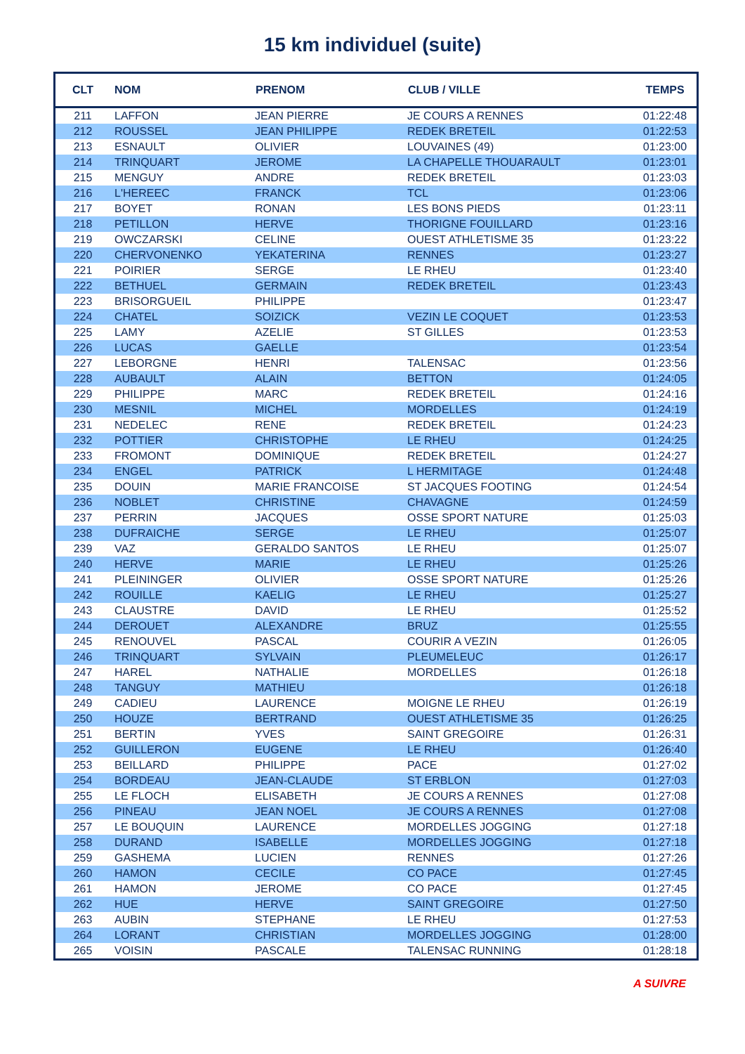15 km individuel (suite)
| CLT | NOM | PRENOM | CLUB / VILLE | TEMPS |
| --- | --- | --- | --- | --- |
| 211 | LAFFON | JEAN PIERRE | JE COURS A RENNES | 01:22:48 |
| 212 | ROUSSEL | JEAN PHILIPPE | REDEK BRETEIL | 01:22:53 |
| 213 | ESNAULT | OLIVIER | LOUVAINES (49) | 01:23:00 |
| 214 | TRINQUART | JEROME | LA CHAPELLE THOUARAULT | 01:23:01 |
| 215 | MENGUY | ANDRE | REDEK BRETEIL | 01:23:03 |
| 216 | L'HEREEC | FRANCK | TCL | 01:23:06 |
| 217 | BOYET | RONAN | LES BONS PIEDS | 01:23:11 |
| 218 | PETILLON | HERVE | THORIGNE FOUILLARD | 01:23:16 |
| 219 | OWCZARSKI | CELINE | OUEST ATHLETISME 35 | 01:23:22 |
| 220 | CHERVONENKO | YEKATERINA | RENNES | 01:23:27 |
| 221 | POIRIER | SERGE | LE RHEU | 01:23:40 |
| 222 | BETHUEL | GERMAIN | REDEK BRETEIL | 01:23:43 |
| 223 | BRISORGUEIL | PHILIPPE | | 01:23:47 |
| 224 | CHATEL | SOIZICK | VEZIN LE COQUET | 01:23:53 |
| 225 | LAMY | AZELIE | ST GILLES | 01:23:53 |
| 226 | LUCAS | GAELLE | | 01:23:54 |
| 227 | LEBORGNE | HENRI | TALENSAC | 01:23:56 |
| 228 | AUBAULT | ALAIN | BETTON | 01:24:05 |
| 229 | PHILIPPE | MARC | REDEK BRETEIL | 01:24:16 |
| 230 | MESNIL | MICHEL | MORDELLES | 01:24:19 |
| 231 | NEDELEC | RENE | REDEK BRETEIL | 01:24:23 |
| 232 | POTTIER | CHRISTOPHE | LE RHEU | 01:24:25 |
| 233 | FROMONT | DOMINIQUE | REDEK BRETEIL | 01:24:27 |
| 234 | ENGEL | PATRICK | L HERMITAGE | 01:24:48 |
| 235 | DOUIN | MARIE FRANCOISE | ST JACQUES FOOTING | 01:24:54 |
| 236 | NOBLET | CHRISTINE | CHAVAGNE | 01:24:59 |
| 237 | PERRIN | JACQUES | OSSE SPORT NATURE | 01:25:03 |
| 238 | DUFRAICHE | SERGE | LE RHEU | 01:25:07 |
| 239 | VAZ | GERALDO SANTOS | LE RHEU | 01:25:07 |
| 240 | HERVE | MARIE | LE RHEU | 01:25:26 |
| 241 | PLEININGER | OLIVIER | OSSE SPORT NATURE | 01:25:26 |
| 242 | ROUILLE | KAELIG | LE RHEU | 01:25:27 |
| 243 | CLAUSTRE | DAVID | LE RHEU | 01:25:52 |
| 244 | DEROUET | ALEXANDRE | BRUZ | 01:25:55 |
| 245 | RENOUVEL | PASCAL | COURIR A VEZIN | 01:26:05 |
| 246 | TRINQUART | SYLVAIN | PLEUMELEUC | 01:26:17 |
| 247 | HAREL | NATHALIE | MORDELLES | 01:26:18 |
| 248 | TANGUY | MATHIEU | | 01:26:18 |
| 249 | CADIEU | LAURENCE | MOIGNE LE RHEU | 01:26:19 |
| 250 | HOUZE | BERTRAND | OUEST ATHLETISME 35 | 01:26:25 |
| 251 | BERTIN | YVES | SAINT GREGOIRE | 01:26:31 |
| 252 | GUILLERON | EUGENE | LE RHEU | 01:26:40 |
| 253 | BEILLARD | PHILIPPE | PACE | 01:27:02 |
| 254 | BORDEAU | JEAN-CLAUDE | ST ERBLON | 01:27:03 |
| 255 | LE FLOCH | ELISABETH | JE COURS A RENNES | 01:27:08 |
| 256 | PINEAU | JEAN NOEL | JE COURS A RENNES | 01:27:08 |
| 257 | LE BOUQUIN | LAURENCE | MORDELLES JOGGING | 01:27:18 |
| 258 | DURAND | ISABELLE | MORDELLES JOGGING | 01:27:18 |
| 259 | GASHEMA | LUCIEN | RENNES | 01:27:26 |
| 260 | HAMON | CECILE | CO PACE | 01:27:45 |
| 261 | HAMON | JEROME | CO PACE | 01:27:45 |
| 262 | HUE | HERVE | SAINT GREGOIRE | 01:27:50 |
| 263 | AUBIN | STEPHANE | LE RHEU | 01:27:53 |
| 264 | LORANT | CHRISTIAN | MORDELLES JOGGING | 01:28:00 |
| 265 | VOISIN | PASCALE | TALENSAC RUNNING | 01:28:18 |
A SUIVRE